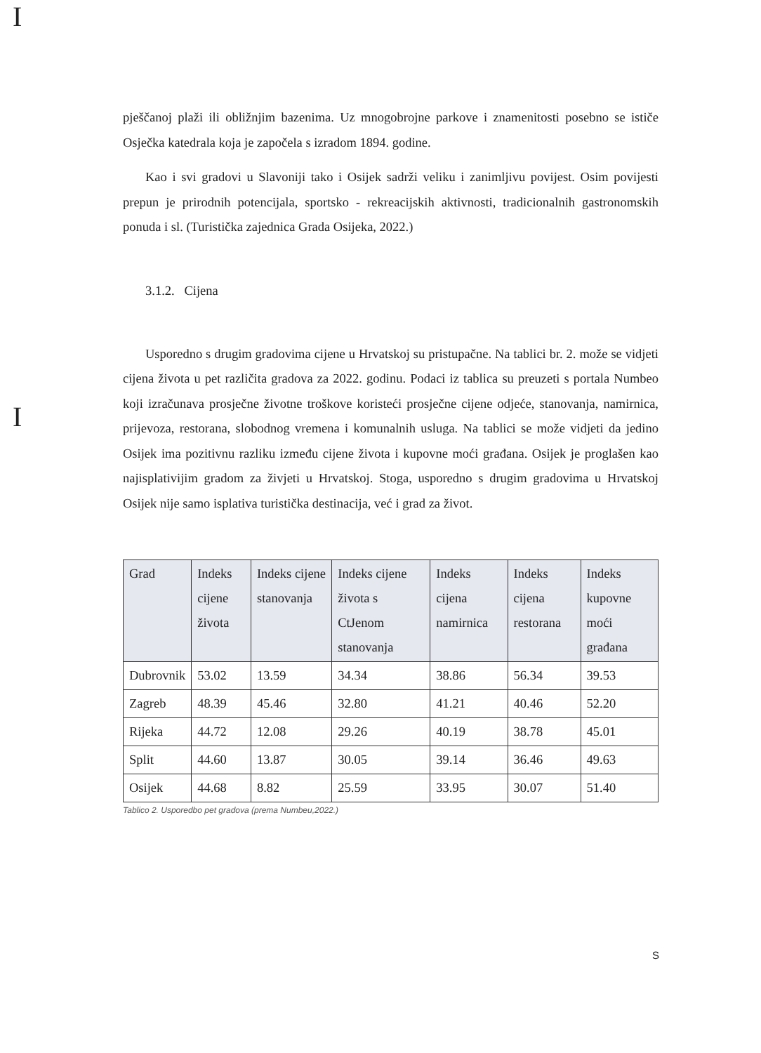I
I
pješčanoj plaži ili obližnjim bazenima. Uz mnogobrojne parkove i znamenitosti posebno se ističe Osječka katedrala koja je započela s izradom 1894. godine.
Kao i svi gradovi u Slavoniji tako i Osijek sadrži veliku i zanimljivu povijest. Osim povijesti prepun je prirodnih potencijala, sportsko - rekreacijskih aktivnosti, tradicionalnih gastronomskih ponuda i sl. (Turistička zajednica Grada Osijeka, 2022.)
3.1.2. Cijena
Usporedno s drugim gradovima cijene u Hrvatskoj su pristupačne. Na tablici br. 2. može se vidjeti cijena života u pet različita gradova za 2022. godinu. Podaci iz tablica su preuzeti s portala Numbeo koji izračunava prosječne životne troškove koristeći prosječne cijene odjeće, stanovanja, namirnica, prijevoza, restorana, slobodnog vremena i komunalnih usluga. Na tablici se može vidjeti da jedino Osijek ima pozitivnu razliku između cijene života i kupovne moći građana. Osijek je proglašen kao najisplativijim gradom za živjeti u Hrvatskoj. Stoga, usporedno s drugim gradovima u Hrvatskoj Osijek nije samo isplativa turistička destinacija, već i grad za život.
| Grad | Indeks cijene života | Indeks cijene stanovanja | Indeks cijene života s CtJenom stanovanja | Indeks cijena namirnica | Indeks cijena restorana | Indeks kupovne moći građana |
| --- | --- | --- | --- | --- | --- | --- |
| Dubrovnik | 53.02 | 13.59 | 34.34 | 38.86 | 56.34 | 39.53 |
| Zagreb | 48.39 | 45.46 | 32.80 | 41.21 | 40.46 | 52.20 |
| Rijeka | 44.72 | 12.08 | 29.26 | 40.19 | 38.78 | 45.01 |
| Split | 44.60 | 13.87 | 30.05 | 39.14 | 36.46 | 49.63 |
| Osijek | 44.68 | 8.82 | 25.59 | 33.95 | 30.07 | 51.40 |
Tablico 2. Usporedbo pet gradova (prema Numbeu,2022.)
S